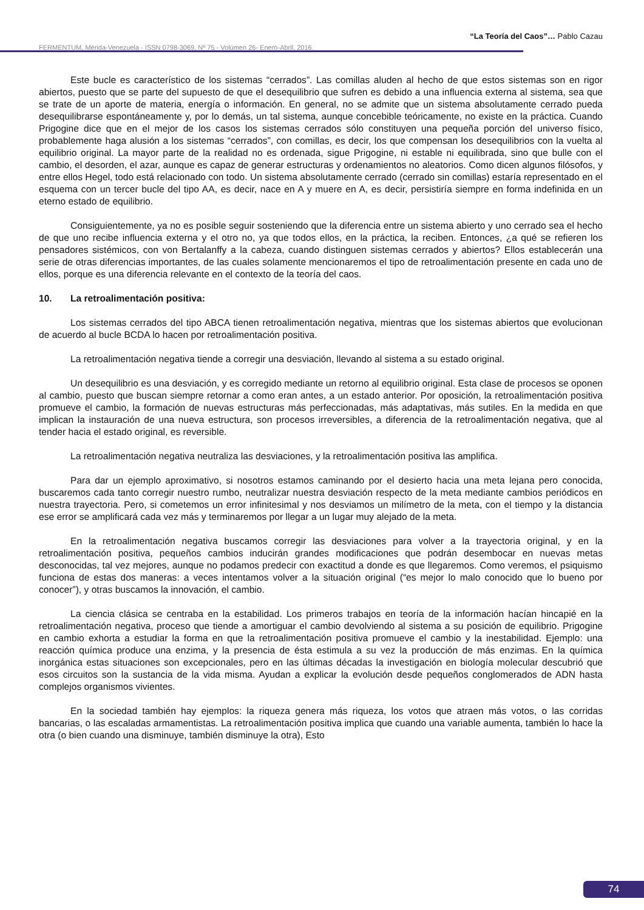“La Teoría del Caos”… Pablo Cazau
FERMENTUM, Mérida-Venezuela - ISSN 0798-3069, Nº 75 - Volúmen 26- Enero-Abril, 2016.
Este bucle es característico de los sistemas “cerrados”. Las comillas aluden al hecho de que estos sistemas son en rigor abiertos, puesto que se parte del supuesto de que el desequilibrio que sufren es debido a una influencia externa al sistema, sea que se trate de un aporte de materia, energía o información. En general, no se admite que un sistema absolutamente cerrado pueda desequilibrarse espontáneamente y, por lo demás, un tal sistema, aunque concebible teóricamente, no existe en la práctica. Cuando Prigogine dice que en el mejor de los casos los sistemas cerrados sólo constituyen una pequeña porción del universo físico, probablemente haga alusión a los sistemas “cerrados”, con comillas, es decir, los que compensan los desequilibrios con la vuelta al equilibrio original. La mayor parte de la realidad no es ordenada, sigue Prigogine, ni estable ni equilibrada, sino que bulle con el cambio, el desorden, el azar, aunque es capaz de generar estructuras y ordenamientos no aleatorios. Como dicen algunos filósofos, y entre ellos Hegel, todo está relacionado con todo. Un sistema absolutamente cerrado (cerrado sin comillas) estaría representado en el esquema con un tercer bucle del tipo AA, es decir, nace en A y muere en A, es decir, persistiría siempre en forma indefinida en un eterno estado de equilibrio.
Consiguientemente, ya no es posible seguir sosteniendo que la diferencia entre un sistema abierto y uno cerrado sea el hecho de que uno recibe influencia externa y el otro no, ya que todos ellos, en la práctica, la reciben. Entonces, ¿a qué se refieren los pensadores sistémicos, con von Bertalanffy a la cabeza, cuando distinguen sistemas cerrados y abiertos? Ellos establecerán una serie de otras diferencias importantes, de las cuales solamente mencionaremos el tipo de retroalimentación presente en cada uno de ellos, porque es una diferencia relevante en el contexto de la teoría del caos.
10. La retroalimentación positiva:
Los sistemas cerrados del tipo ABCA tienen retroalimentación negativa, mientras que los sistemas abiertos que evolucionan de acuerdo al bucle BCDA lo hacen por retroalimentación positiva.
La retroalimentación negativa tiende a corregir una desviación, llevando al sistema a su estado original.
Un desequilibrio es una desviación, y es corregido mediante un retorno al equilibrio original. Esta clase de procesos se oponen al cambio, puesto que buscan siempre retornar a como eran antes, a un estado anterior. Por oposición, la retroalimentación positiva promueve el cambio, la formación de nuevas estructuras más perfeccionadas, más adaptativas, más sutiles. En la medida en que implican la instauración de una nueva estructura, son procesos irreversibles, a diferencia de la retroalimentación negativa, que al tender hacia el estado original, es reversible.
La retroalimentación negativa neutraliza las desviaciones, y la retroalimentación positiva las amplifica.
Para dar un ejemplo aproximativo, si nosotros estamos caminando por el desierto hacia una meta lejana pero conocida, buscaremos cada tanto corregir nuestro rumbo, neutralizar nuestra desviación respecto de la meta mediante cambios periódicos en nuestra trayectoria. Pero, si cometemos un error infinitesimal y nos desviamos un milímetro de la meta, con el tiempo y la distancia ese error se amplificará cada vez más y terminaremos por llegar a un lugar muy alejado de la meta.
En la retroalimentación negativa buscamos corregir las desviaciones para volver a la trayectoria original, y en la retroalimentación positiva, pequeños cambios inducirán grandes modificaciones que podrán desembocar en nuevas metas desconocidas, tal vez mejores, aunque no podamos predecir con exactitud a donde es que llegaremos. Como veremos, el psiquismo funciona de estas dos maneras: a veces intentamos volver a la situación original (“es mejor lo malo conocido que lo bueno por conocer”), y otras buscamos la innovación, el cambio.
La ciencia clásica se centraba en la estabilidad. Los primeros trabajos en teoría de la información hacían hincapié en la retroalimentación negativa, proceso que tiende a amortiguar el cambio devolviendo al sistema a su posición de equilibrio. Prigogine en cambio exhorta a estudiar la forma en que la retroalimentación positiva promueve el cambio y la inestabilidad. Ejemplo: una reacción química produce una enzima, y la presencia de ésta estimula a su vez la producción de más enzimas. En la química inorgánica estas situaciones son excepcionales, pero en las últimas décadas la investigación en biología molecular descubrió que esos circuitos son la sustancia de la vida misma. Ayudan a explicar la evolución desde pequeños conglomerados de ADN hasta complejos organismos vivientes.
En la sociedad también hay ejemplos: la riqueza genera más riqueza, los votos que atraen más votos, o las corridas bancarias, o las escaladas armamentistas. La retroalimentación positiva implica que cuando una variable aumenta, también lo hace la otra (o bien cuando una disminuye, también disminuye la otra), Esto
74